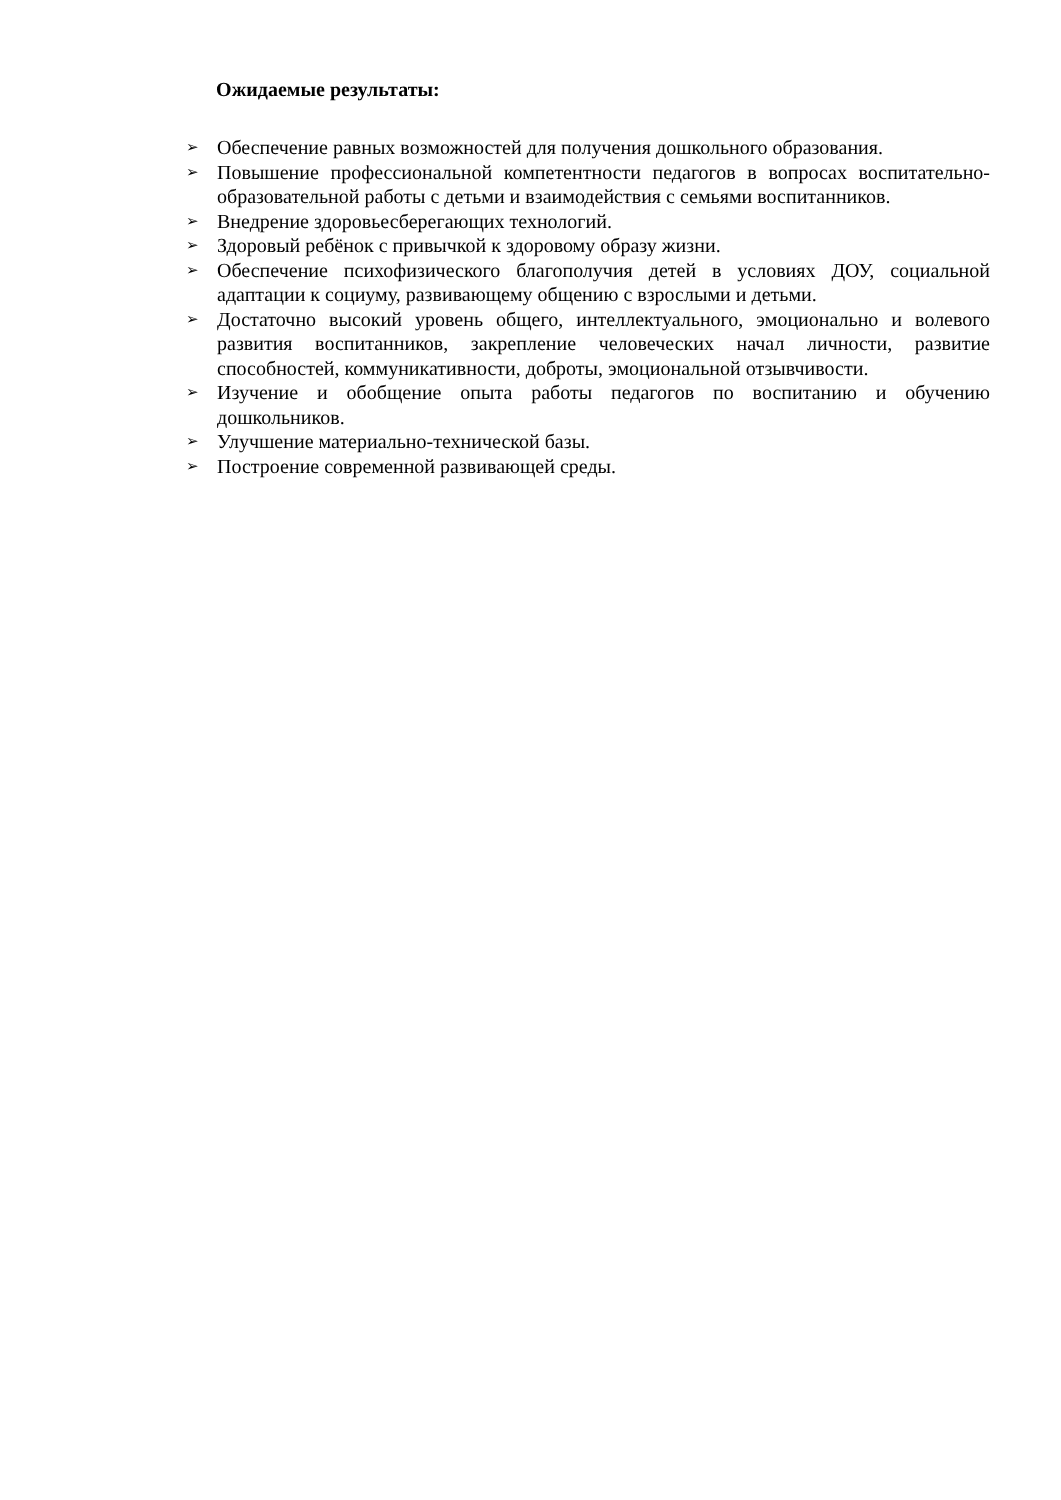Ожидаемые результаты:
➢ Обеспечение равных возможностей для получения дошкольного образования.
➢ Повышение профессиональной компетентности педагогов в вопросах воспитательно-образовательной работы с детьми и взаимодействия с семьями воспитанников.
➢ Внедрение здоровьесберегающих технологий.
➢ Здоровый ребёнок с привычкой к здоровому образу жизни.
➢ Обеспечение психофизического благополучия детей в условиях ДОУ, социальной адаптации к социуму, развивающему общению с взрослыми и детьми.
➢ Достаточно высокий уровень общего, интеллектуального, эмоционально и волевого развития воспитанников, закрепление человеческих начал личности, развитие способностей, коммуникативности, доброты, эмоциональной отзывчивости.
➢ Изучение и обобщение опыта работы педагогов по воспитанию и обучению дошкольников.
➢ Улучшение материально-технической базы.
➢ Построение современной развивающей среды.